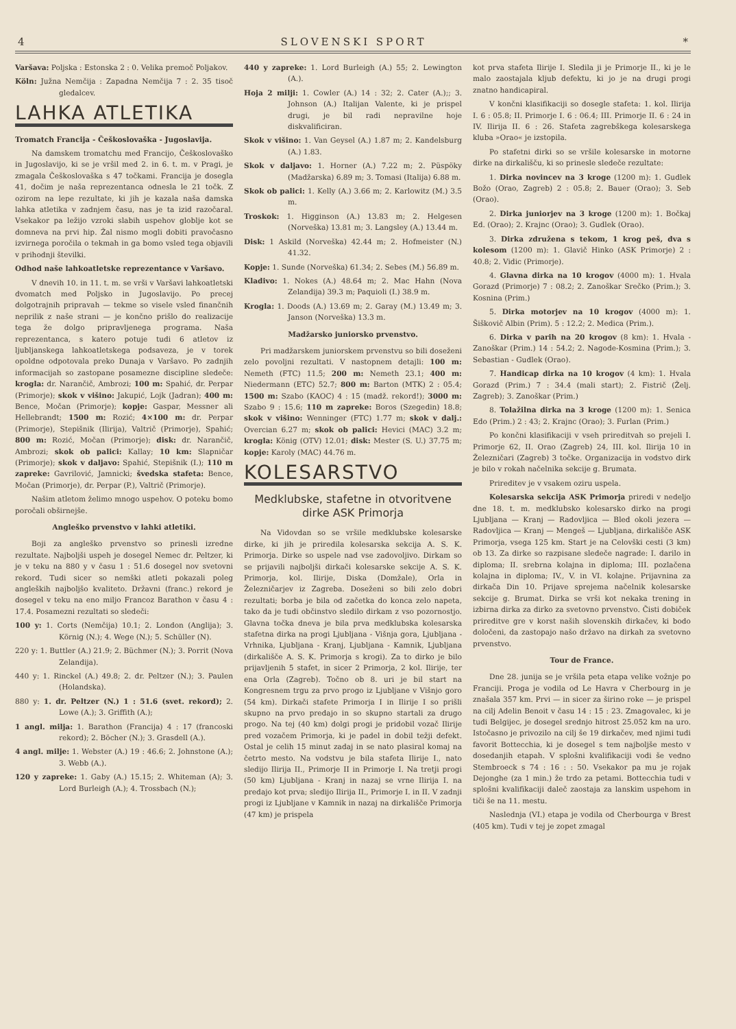4 SLOVENSKI SPORT *
Varšava: Poljska : Estonska 2 : 0. Velika premoč Poljakov.
Köln: Južna Nemčija : Zapadna Nemčija 7 : 2. 35 tisoč gledalcev.
LAHKA ATLETIKA
Tromatch Francija - Češkoslovaška - Jugoslavija.
Na damskem tromatchu med Francijo, Češkoslovaško in Jugoslavijo, ki se je vršil med 2. in 6. t. m. v Pragi, je zmagala Češkoslovaška s 47 točkami. Francija je dosegla 41, dočim je naša reprezentanca odnesla le 21 točk. Z ozirom na lepe rezultate, ki jih je kazala naša damska lahka atletika v zadnjem času, nas je ta izid razočaral. Vsekakor pa ležijo vzroki slabih uspehov globlje kot se domneva na prvi hip. Žal nismo mogli dobiti pravočasno izvirnega poročila o tekmah in ga bomo vsled tega objavili v prihodnji številki.
Odhod naše lahkoatletske reprezentance v Varšavo.
V dnevih 10. in 11. t. m. se vrši v Varšavi lahkoatletski dvomatch med Poljsko in Jugoslavijo. Po precej dolgotrajnih pripravah — tekme so visele vsled finančnih neprilik z naše strani — je končno prišlo do realizacije tega že dolgo pripravljenega programa. Naša reprezentanca, s katero potuje tudi 6 atletov iz ljubljanskega lahkoatletskega podsaveza, je v torek opoldne odpotovala preko Dunaja v Varšavo. Po zadnjih informacijah so zastopane posamezne discipline sledeče: krogla: dr. Narančič, Ambrozi; 100 m: Spahić, dr. Perpar (Primorje); skok v višino: Jakupić, Lojk (Jadran); 400 m: Bence, Močan (Primorje); kopje: Gaspar, Messner ali Hellebrandt; 1500 m: Rozić; 4×100 m: dr. Perpar (Primorje), Stepišnik (Ilirija), Valtrič (Primorje), Spahić; 800 m: Rozić, Močan (Primorje); disk: dr. Narančič, Ambrozi; skok ob palici: Kallay; 10 km: Slapničar (Primorje); skok v daljavo: Spahić, Stepišnik (I.); 110 m zapreke: Gavrilović, Jamnicki; švedska stafeta: Bence, Močan (Primorje), dr. Perpar (P.), Valtrič (Primorje).
Našim atletom želimo mnogo uspehov. O poteku bomo poročali obširnejše.
Angleško prvenstvo v lahki atletiki.
Boji za angleško prvenstvo so prinesli izredne rezultate. Najboljši uspeh je dosegel Nemec dr. Peltzer, ki je v teku na 880 y v času 1 : 51.6 dosegel nov svetovni rekord. Tudi sicer so nemški atleti pokazali poleg angleških najboljšo kvaliteto. Državni (franc.) rekord je dosegel v teku na eno miljo Francoz Barathon v času 4 : 17.4. Posamezni rezultati so sledeči:
100 y: 1. Corts (Nemčija) 10.1; 2. London (Anglija); 3. Körnig (N.); 4. Wege (N.); 5. Schüller (N).
220 y: 1. Buttler (A.) 21.9; 2. Büchmer (N.); 3. Porrit (Nova Zelandija).
440 y: 1. Rinckel (A.) 49.8; 2. dr. Peltzer (N.); 3. Paulen (Holandska).
880 y: 1. dr. Peltzer (N.) 1 : 51.6 (svet. rekord); 2. Lowe (A.); 3. Griffith (A.);
1 angl. milja: 1. Barathon (Francija) 4 : 17 (francoski rekord); 2. Böcher (N.); 3. Grasdell (A.).
4 angl. milje: 1. Webster (A.) 19 : 46.6; 2. Johnstone (A.); 3. Webb (A.).
120 y zapreke: 1. Gaby (A.) 15.15; 2. Whiteman (A); 3. Lord Burleigh (A.); 4. Trossbach (N.);
440 y zapreke: 1. Lord Burleigh (A.) 55; 2. Lewington (A.).
Hoja 2 milji: 1. Cowler (A.) 14 : 32; 2. Cater (A.);; 3. Johnson (A.) Italijan Valente, ki je prispel drugi, je bil radi nepravilne hoje diskvalificiran.
Skok v višino: 1. Van Geysel (A.) 1.87 m; 2. Kandelsburg (A.) 1.83.
Skok v daljavo: 1. Horner (A.) 7.22 m; 2. Püspöky (Madžarska) 6.89 m; 3. Tomasi (Italija) 6.88 m.
Skok ob palici: 1. Kelly (A.) 3.66 m; 2. Karlowitz (M.) 3.5 m.
Troskok: 1. Higginson (A.) 13.83 m; 2. Helgesen (Norveška) 13.81 m; 3. Langsley (A.) 13.44 m.
Disk: 1 Askild (Norveška) 42.44 m; 2. Hofmeister (N.) 41.32.
Kopje: 1. Sunde (Norveška) 61.34; 2. Sebes (M.) 56.89 m.
Kladivo: 1. Nokes (A.) 48.64 m; 2. Mac Hahn (Nova Zelandija) 39.3 m; Paquioli (I.) 38.9 m.
Krogla: 1. Doods (A.) 13.69 m; 2. Garay (M.) 13.49 m; 3. Janson (Norveška) 13.3 m.
Madžarsko juniorsko prvenstvo.
Pri madžarskem juniorskem prvenstvu so bili doseženi zelo povoljni rezultati. V nastopnem detajli: 100 m: Nemeth (FTC) 11.5; 200 m: Nemeth 23.1; 400 m: Niedermann (ETC) 52.7; 800 m: Barton (MTK) 2 : 05.4; 1500 m: Szabo (KAOC) 4 : 15 (madž. rekord!); 3000 m: Szabo 9 : 15.6; 110 m zapreke: Boros (Szegedin) 18.8; skok v višino: Wenninger (FTC) 1.77 m; skok v dalj.: Overcian 6.27 m; skok ob palici: Hevici (MAC) 3.2 m; krogla: König (OTV) 12.01; disk: Mester (S. U.) 37.75 m; kopje: Karoly (MAC) 44.76 m.
KOLESARSTVO
Medklubske, stafetne in otvoritvene dirke ASK Primorja
Na Vidovdan so se vršile medklubske kolesarske dirke, ki jih je priredila kolesarska sekcija A. S. K. Primorja. Dirke so uspele nad vse zadovoljivo. Dirkam so se prijavili najboljši dirkači kolesarske sekcije A. S. K. Primorja, kol. Ilirije, Diska (Domžale), Orla in Železničarjev iz Zagreba. Doseženi so bili zelo dobri rezultati; borba je bila od začetka do konca zelo napeta, tako da je tudi občinstvo sledilo dirkam z vso pozornostjo. Glavna točka dneva je bila prva medklubska kolesarska stafetna dirka na progi Ljubljana - Višnja gora, Ljubljana - Vrhnika, Ljubljana - Kranj, Ljubljana - Kamnik, Ljubljana (dirkališče A. S. K. Primorja s krogi). Za to dirko je bilo prijavljenih 5 stafet, in sicer 2 Primorja, 2 kol. Ilirije, ter ena Orla (Zagreb). Točno ob 8. uri je bil start na Kongresnem trgu za prvo progo iz Ljubljane v Višnjo goro (54 km). Dirkači stafete Primorja I in Ilirije I so prišli skupno na prvo predajo in so skupno startali za drugo progo. Na tej (40 km) dolgi progi je pridobil vozač Ilirije pred vozačem Primorja, ki je padel in dobil težji defekt. Ostal je celih 15 minut zadaj in se nato plasiral komaj na četrto mesto. Na vodstvu je bila stafeta Ilirije I., nato sledijo Ilirija II., Primorje II in Primorje I. Na tretji progi (50 km) Ljubljana - Kranj in nazaj se vrne Ilirija I. na predajo kot prva; sledijo Ilirija II., Primorje I. in II. V zadnji progi iz Ljubljane v Kamnik in nazaj na dirkališče Primorja (47 km) je prispela
kot prva stafeta Ilirije I. Sledila ji je Primorje II., ki je le malo zaostajala kljub defektu, ki jo je na drugi progi znatno handicapiral.
V končni klasifikaciji so dosegle stafeta: 1. kol. Ilirija I. 6 : 05.8; II. Primorje I. 6 : 06.4; III. Primorje II. 6 : 24 in IV. Ilirija II. 6 : 26. Stafeta zagrebškega kolesarskega kluba »Orao« je izstopila.
Po stafetni dirki so se vršile kolesarske in motorne dirke na dirkališču, ki so prinesle sledeče rezultate:
1. Dirka novincev na 3 kroge (1200 m): 1. Gudlek Božo (Orao, Zagreb) 2 : 05.8; 2. Bauer (Orao); 3. Seb (Orao).
2. Dirka juniorjev na 3 kroge (1200 m): 1. Bočkaj Ed. (Orao); 2. Krajnc (Orao); 3. Gudlek (Orao).
3. Dirka združena s tekom, 1 krog peš, dva s kolesom (1200 m): 1. Glavič Hinko (ASK Primorje) 2 : 40.8; 2. Vidic (Primorje).
4. Glavna dirka na 10 krogov (4000 m): 1. Hvala Gorazd (Primorje) 7 : 08.2; 2. Zanoškar Srečko (Prim.); 3. Kosnina (Prim.)
5. Dirka motorjev na 10 krogov (4000 m): 1. Šiškovič Albin (Prim). 5 : 12.2; 2. Medica (Prim.).
6. Dirka v parih na 20 krogov (8 km): 1. Hvala - Zanoškar (Prim.) 14 : 54.2; 2. Nagode-Kosmina (Prim.); 3. Sebastian - Gudlek (Orao).
7. Handicap dirka na 10 krogov (4 km): 1. Hvala Gorazd (Prim.) 7 : 34.4 (mali start); 2. Fistrič (Želj. Zagreb); 3. Zanoškar (Prim.)
8. Tolažilna dirka na 3 kroge (1200 m): 1. Senica Edo (Prim.) 2 : 43; 2. Krajnc (Orao); 3. Furlan (Prim.)
Po končni klasifikaciji v vseh prireditvah so prejeli I. Primorje 62, II. Orao (Zagreb) 24, III. kol. Ilirija 10 in Železničari (Zagreb) 3 točke. Organizacija in vodstvo dirk je bilo v rokah načelnika sekcije g. Brumata.
Prireditev je v vsakem oziru uspela.
Kolesarska sekcija ASK Primorja priredi v nedeljo dne 18. t. m. medklubsko kolesarsko dirko na progi Ljubljana — Kranj — Radovljica — Bled okoli jezera — Radovljica — Kranj — Mengeš — Ljubljana, dirkališče ASK Primorja, vsega 125 km. Start je na Celovški cesti (3 km) ob 13. Za dirke so razpisane sledeče nagrade: I. darilo in diploma; II. srebrna kolajna in diploma; III. pozlačena kolajna in diploma; IV., V. in VI. kolajne. Prijavnina za dirkača Din 10. Prijave sprejema načelnik kolesarske sekcije g. Brumat. Dirka se vrši kot nekaka trening in izbirna dirka za dirko za svetovno prvenstvo. Čisti dobiček prireditve gre v korst naših slovenskih dirkačev, ki bodo določeni, da zastopajo našo državo na dirkah za svetovno prvenstvo.
Tour de France.
Dne 28. junija se je vršila peta etapa velike vožnje po Franciji. Proga je vodila od Le Havra v Cherbourg in je znašala 357 km. Prvi — in sicer za širino roke — je prispel na cilj Adelin Benoit v času 14 : 15 : 23. Zmagovalec, ki je tudi Belgijec, je dosegel srednjo hitrost 25.052 km na uro. Istočasno je privozilo na cilj še 19 dirkačev, med njimi tudi favorit Bottecchia, ki je dosegel s tem najboljše mesto v dosedanjih etapah. V splošni kvalifikaciji vodi še vedno Stembroeck s 74 : 16 : : 50. Vsekakor pa mu je rojak Dejonghe (za 1 min.) že trdo za petami. Bottecchia tudi v splošni kvalifikaciji daleč zaostaja za lanskim uspehom in tiči še na 11. mestu.
Naslednja (VI.) etapa je vodila od Cherbourga v Brest (405 km). Tudi v tej je zopet zmagal